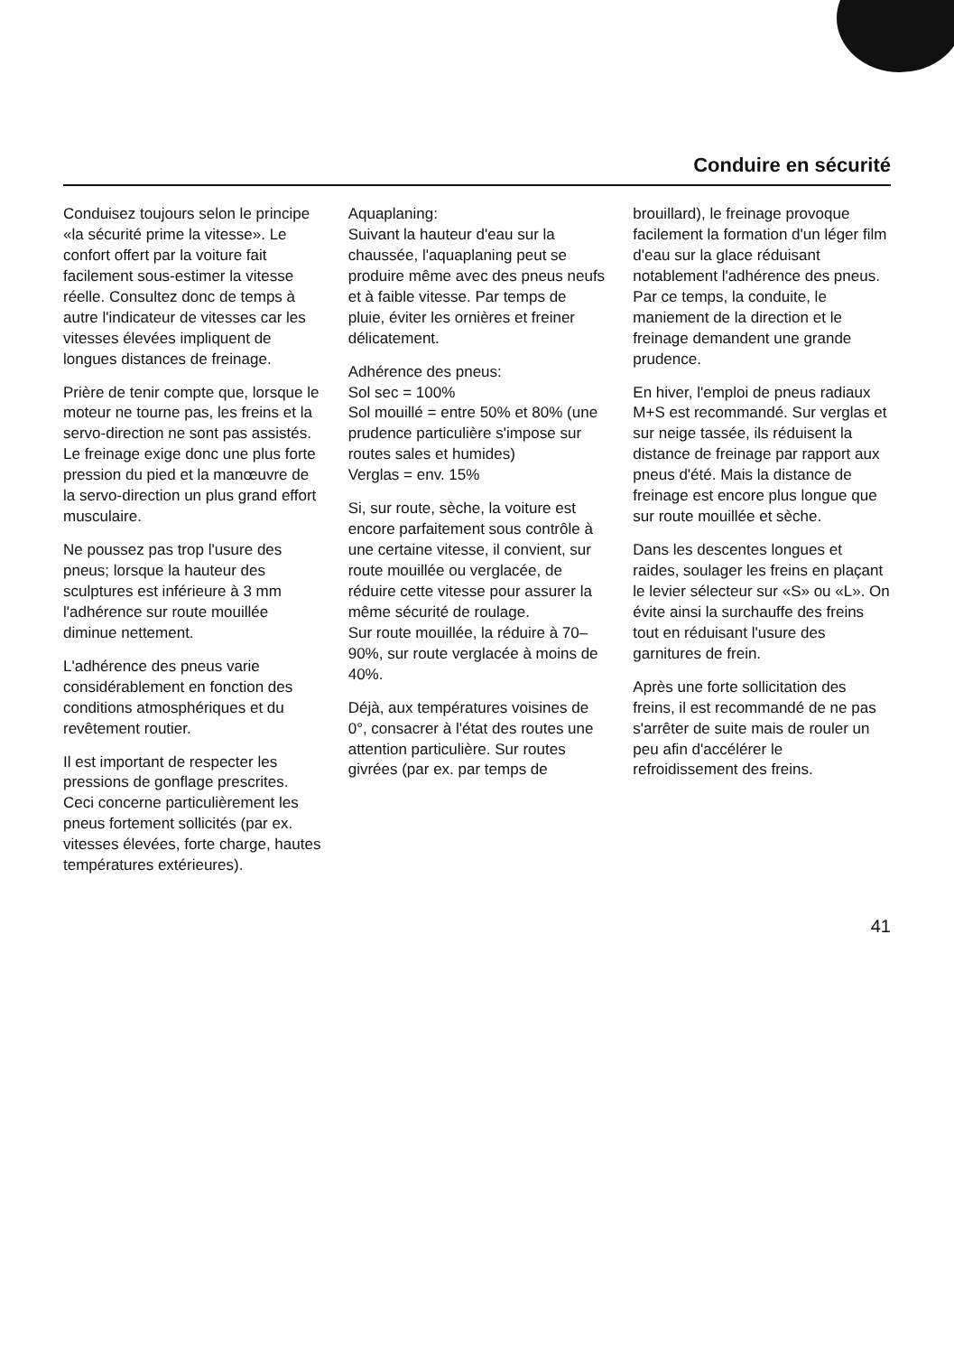Conduire en sécurité
Conduisez toujours selon le principe «la sécurité prime la vitesse». Le confort offert par la voiture fait facilement sous-estimer la vitesse réelle. Consultez donc de temps à autre l'indicateur de vitesses car les vitesses élevées impliquent de longues distances de freinage.
Prière de tenir compte que, lorsque le moteur ne tourne pas, les freins et la servo-direction ne sont pas assistés. Le freinage exige donc une plus forte pression du pied et la manœuvre de la servo-direction un plus grand effort musculaire.
Ne poussez pas trop l'usure des pneus; lorsque la hauteur des sculptures est inférieure à 3 mm l'adhérence sur route mouillée diminue nettement.
L'adhérence des pneus varie considérablement en fonction des conditions atmosphériques et du revêtement routier.
Il est important de respecter les pressions de gonflage prescrites. Ceci concerne particulièrement les pneus fortement sollicités (par ex. vitesses élevées, forte charge, hautes températures extérieures).
Aquaplaning:
Suivant la hauteur d'eau sur la chaussée, l'aquaplaning peut se produire même avec des pneus neufs et à faible vitesse. Par temps de pluie, éviter les ornières et freiner délicatement.
Adhérence des pneus:
Sol sec = 100%
Sol mouillé = entre 50% et 80% (une prudence particulière s'impose sur routes sales et humides)
Verglas = env. 15%
Si, sur route, sèche, la voiture est encore parfaitement sous contrôle à une certaine vitesse, il convient, sur route mouillée ou verglacée, de réduire cette vitesse pour assurer la même sécurité de roulage.
Sur route mouillée, la réduire à 70–90%, sur route verglacée à moins de 40%.
Déjà, aux températures voisines de 0°, consacrer à l'état des routes une attention particulière. Sur routes givrées (par ex. par temps de
brouillard), le freinage provoque facilement la formation d'un léger film d'eau sur la glace réduisant notablement l'adhérence des pneus. Par ce temps, la conduite, le maniement de la direction et le freinage demandent une grande prudence.
En hiver, l'emploi de pneus radiaux M+S est recommandé. Sur verglas et sur neige tassée, ils réduisent la distance de freinage par rapport aux pneus d'été. Mais la distance de freinage est encore plus longue que sur route mouillée et sèche.
Dans les descentes longues et raides, soulager les freins en plaçant le levier sélecteur sur «S» ou «L». On évite ainsi la surchauffe des freins tout en réduisant l'usure des garnitures de frein.
Après une forte sollicitation des freins, il est recommandé de ne pas s'arrêter de suite mais de rouler un peu afin d'accélérer le refroidissement des freins.
41